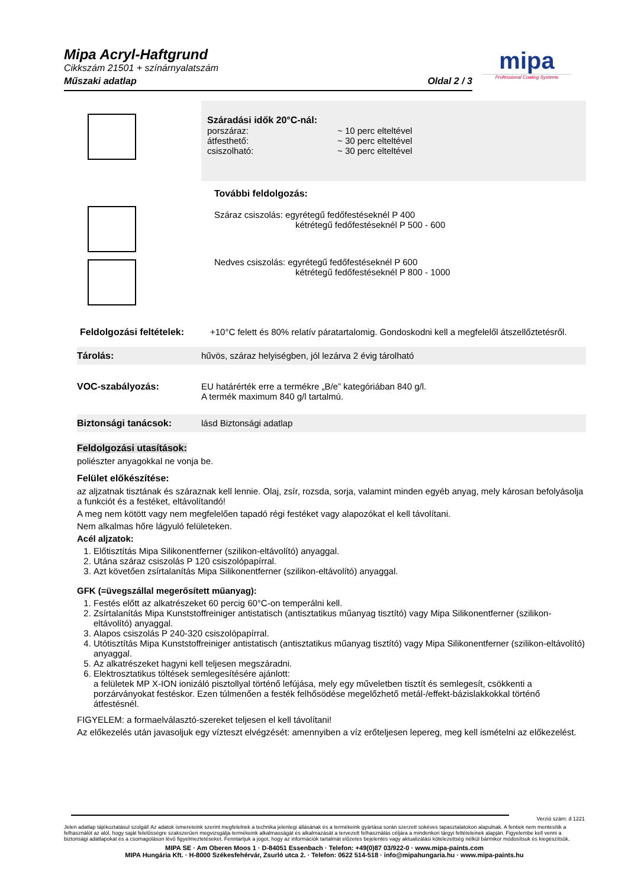Mipa Acryl-Haftgrund
Cikkszám 21501 + színárnyalatszám
Műszaki adatlap Oldal 2 / 3
mipa
Professional Coating Systems
Száradási idők 20°C-nál:
porszáraz: ~ 10 perc elteltével
átfesthető: ~ 30 perc elteltével
csiszolható: ~ 30 perc elteltével
További feldolgozás:
Száraz csiszolás: egyrétegű fedőfestéseknél P 400
kétrétegű fedőfestéseknél P 500 - 600
Nedves csiszolás: egyrétegű fedőfestéseknél P 600
kétrétegű fedőfestéseknél P 800 - 1000
Feldolgozási feltételek: +10°C felett és 80% relatív páratartalomig. Gondoskodni kell a megfelelől átszellőztetésről.
Tárolás: hűvös, száraz helyiségben, jól lezárva 2 évig tárolható
VOC-szabályozás: EU határérték erre a termékre „B/e” kategóriában 840 g/l.
A termék maximum 840 g/l tartalmú.
Biztonsági tanácsok: lásd Biztonsági adatlap
Feldolgozási utasítások:
poliészter anyagokkal ne vonja be.
Felület előkészítése:
az aljzatnak tisztának és száraznak kell lennie. Olaj, zsír, rozsda, sorja, valamint minden egyéb anyag, mely károsan befolyásolja a funkciót és a festéket, eltávolítandó!
A meg nem kötött vagy nem megfelelően tapadó régi festéket vagy alapozókat el kell távolítani.
Nem alkalmas hőre lágyuló felületeken.
Acél aljzatok:
1. Előtisztítás Mipa Silikonentferner (szilikon-eltávolító) anyaggal.
2. Utána száraz csiszolás P 120 csiszolópapírral.
3. Azt követően zsírtalanítás Mipa Silikonentferner (szilikon-eltávolító) anyaggal.
GFK (=üvegszállal megerősített műanyag):
1. Festés előtt az alkatrészeket 60 percig 60°C-on temperálni kell.
2. Zsírtalanítás Mipa Kunststoffreiniger antistatisch (antisztatikus műanyag tisztító) vagy Mipa Silikonentferner (szilikon-eltávolító) anyaggal.
3. Alapos csiszolás P 240-320 csiszolópapírral.
4. Utótisztítás Mipa Kunststoffreiniger antistatisch (antisztatikus műanyag tisztító) vagy Mipa Silikonentferner (szilikon-eltávolító) anyaggal.
5. Az alkatrészeket hagyni kell teljesen megszáradni.
6. Elektrosztatikus töltések semlegesítésére ajánlott:
a felületek MP X-ION ionizáló pisztollyal történő lefújása, mely egy műveletben tisztít és semlegesít, csökkenti a porzárványokat festéskor. Ezen túlmenően a festék felhősödése megelőzhető metál-/effekt-bázislakkokkal történő átfestésnél.
FIGYELEM: a formaelválasztó-szereket teljesen el kell távolítani!
Az előkezelés után javasoljuk egy vízteszt elvégzését: amennyiben a víz erőteljesen lepereg, meg kell ismételni az előkezelést.
Verzió szám: d 1221
Jelen adatlap tájékoztatásul szolgál! Az adatok ismereteink szerint megfelelnek a technika jelenlegi állásának és a termékeink gyártása során szerzett sokéves tapasztalatokon alapulnak. A fentiek nem mentesítik a felhasználót az alól, hogy saját felelősségre szakszerűen megvizsgálja termékeink alkalmasságát és alkalmazását a tervezett felhasználás céljára a mindenkori tárgyi feltételeinek alapján. Figyelembe kell venni a biztonsági adatlapokat és a csomagoláson lévő figyelmeztetéseket. Fenntartjuk a jogot, hogy az információk tartalmát előzetes bejelentés vagy aktualizálási kötelezettség nélkül bármikor módosítsuk és kiegészítsük.
MIPA SE · Am Oberen Moos 1 · D-84051 Essenbach · Telefon: +49(0)87 03/922-0 · www.mipa-paints.com
MIPA Hungária Kft. · H-8000 Székesfehérvár, Zsurló utca 2. · Telefon: 0622 514-518 · info@mipahungaria.hu · www.mipa-paints.hu